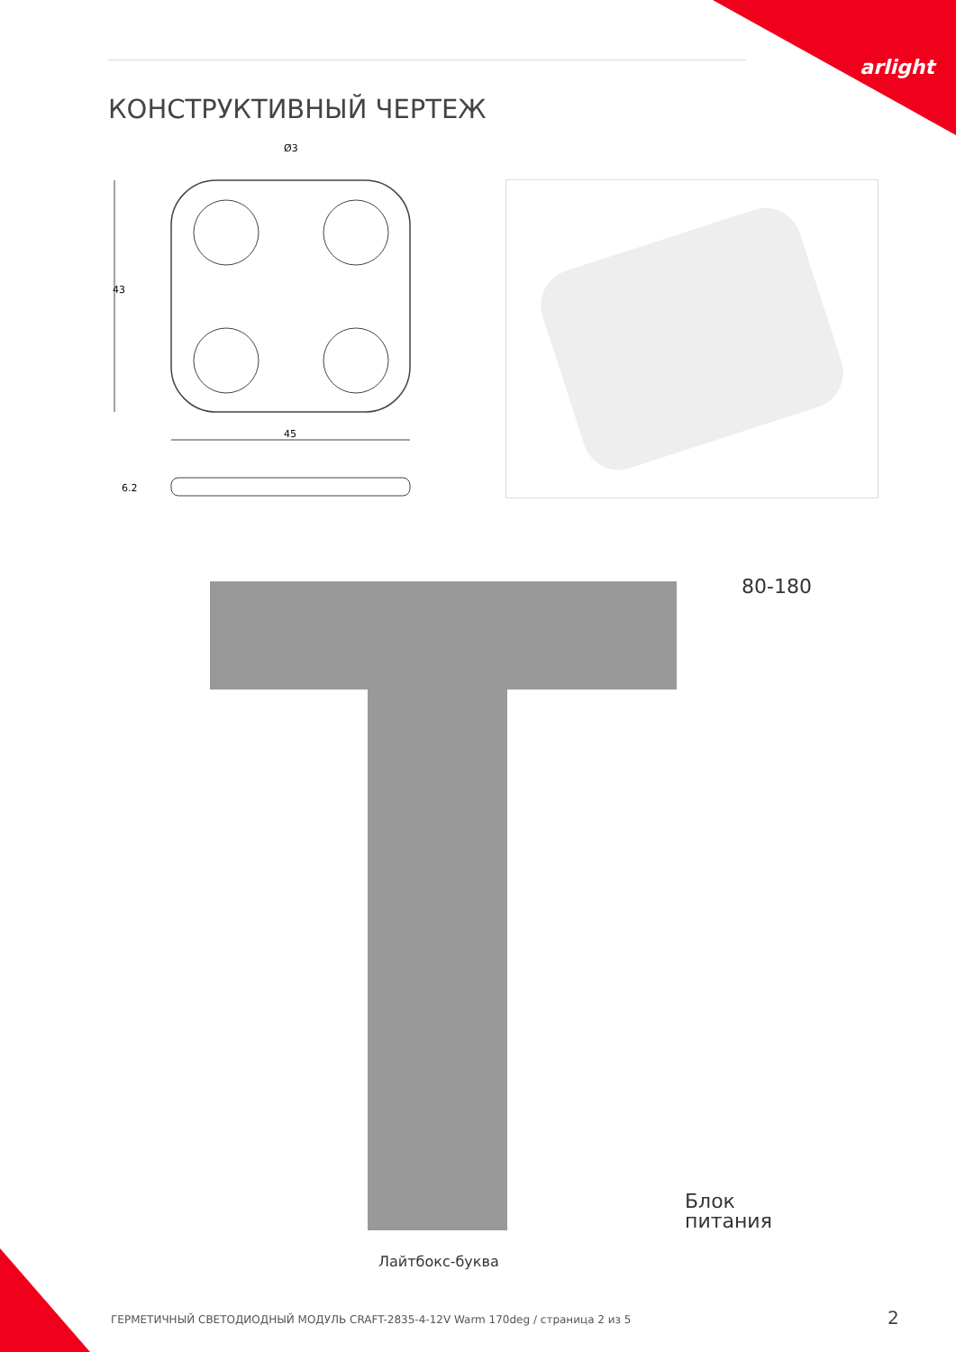arlight
КОНСТРУКТИВНЫЙ ЧЕРТЕЖ
Ø3
43
45
6.2
80-180
Блок
питания
Лайтбокс-буква
ГЕРМЕТИЧНЫЙ СВЕТОДИОДНЫЙ МОДУЛЬ CRAFT-2835-4-12V Warm 170deg / страница 2 из 5
2